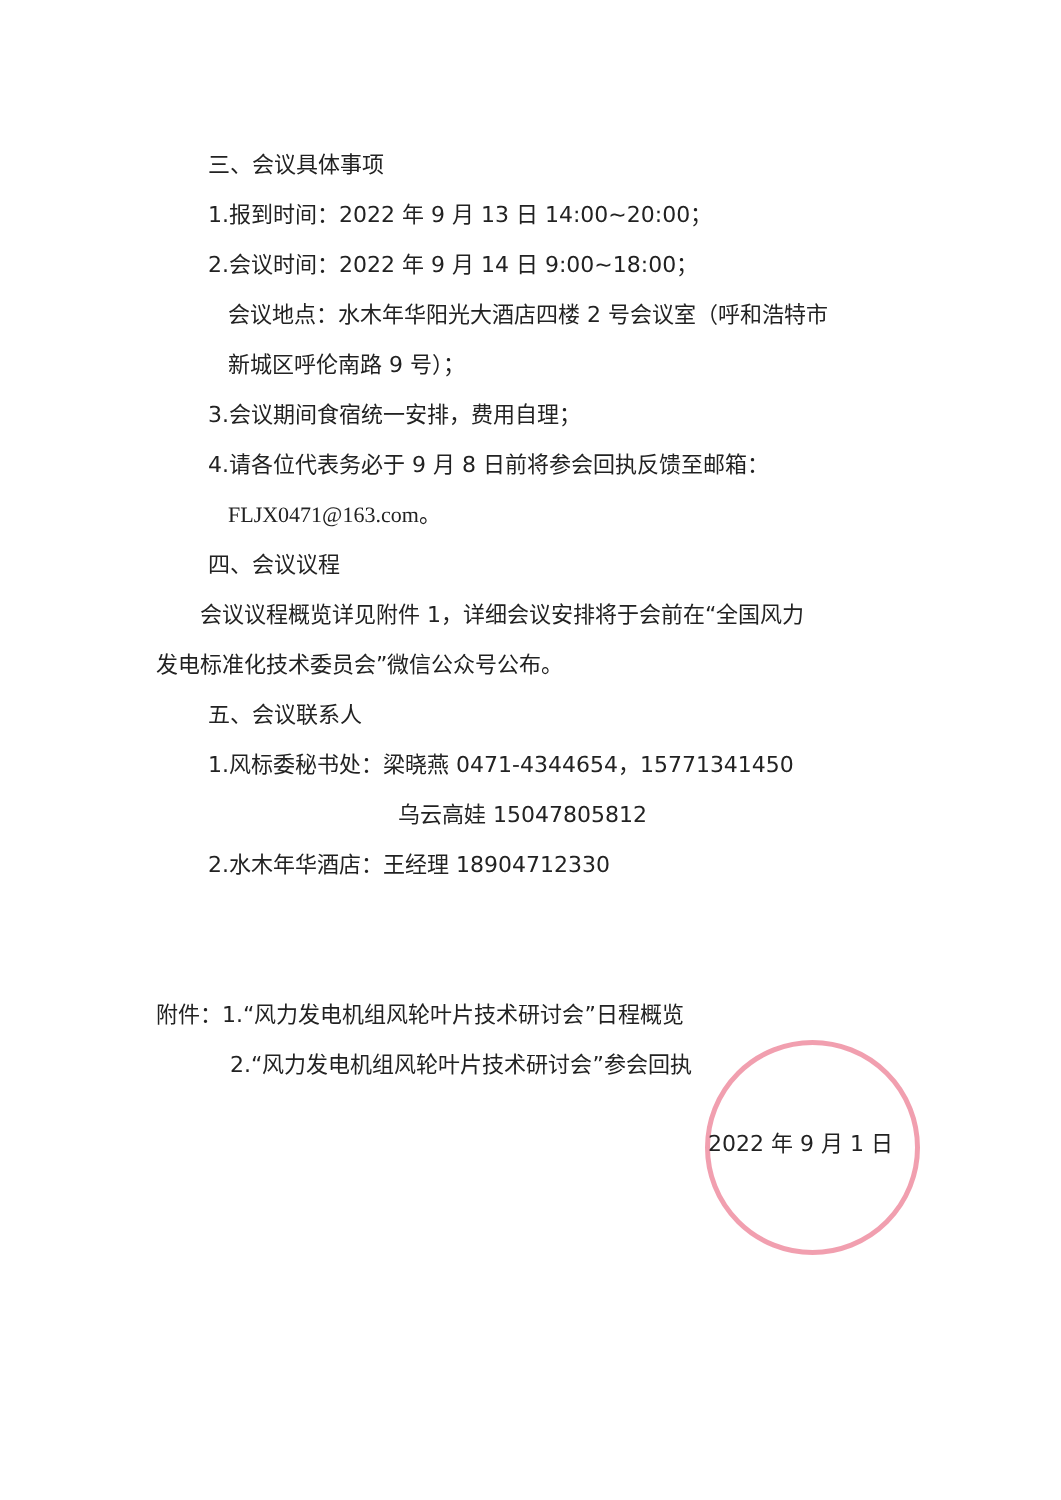三、会议具体事项
1.报到时间：2022 年 9 月 13 日 14:00~20:00；
2.会议时间：2022 年 9 月 14 日 9:00~18:00；
会议地点：水木年华阳光大酒店四楼 2 号会议室（呼和浩特市
新城区呼伦南路 9 号）；
3.会议期间食宿统一安排，费用自理；
4.请各位代表务必于 9 月 8 日前将参会回执反馈至邮箱：
FLJX0471@163.com。
四、会议议程
会议议程概览详见附件 1，详细会议安排将于会前在“全国风力
发电标准化技术委员会”微信公众号公布。
五、会议联系人
1.风标委秘书处：梁晓燕 0471-4344654，15771341450
乌云高娃 15047805812
2.水木年华酒店：王经理 18904712330
附件：1.“风力发电机组风轮叶片技术研讨会”日程概览
2.“风力发电机组风轮叶片技术研讨会”参会回执
2022 年 9 月 1 日